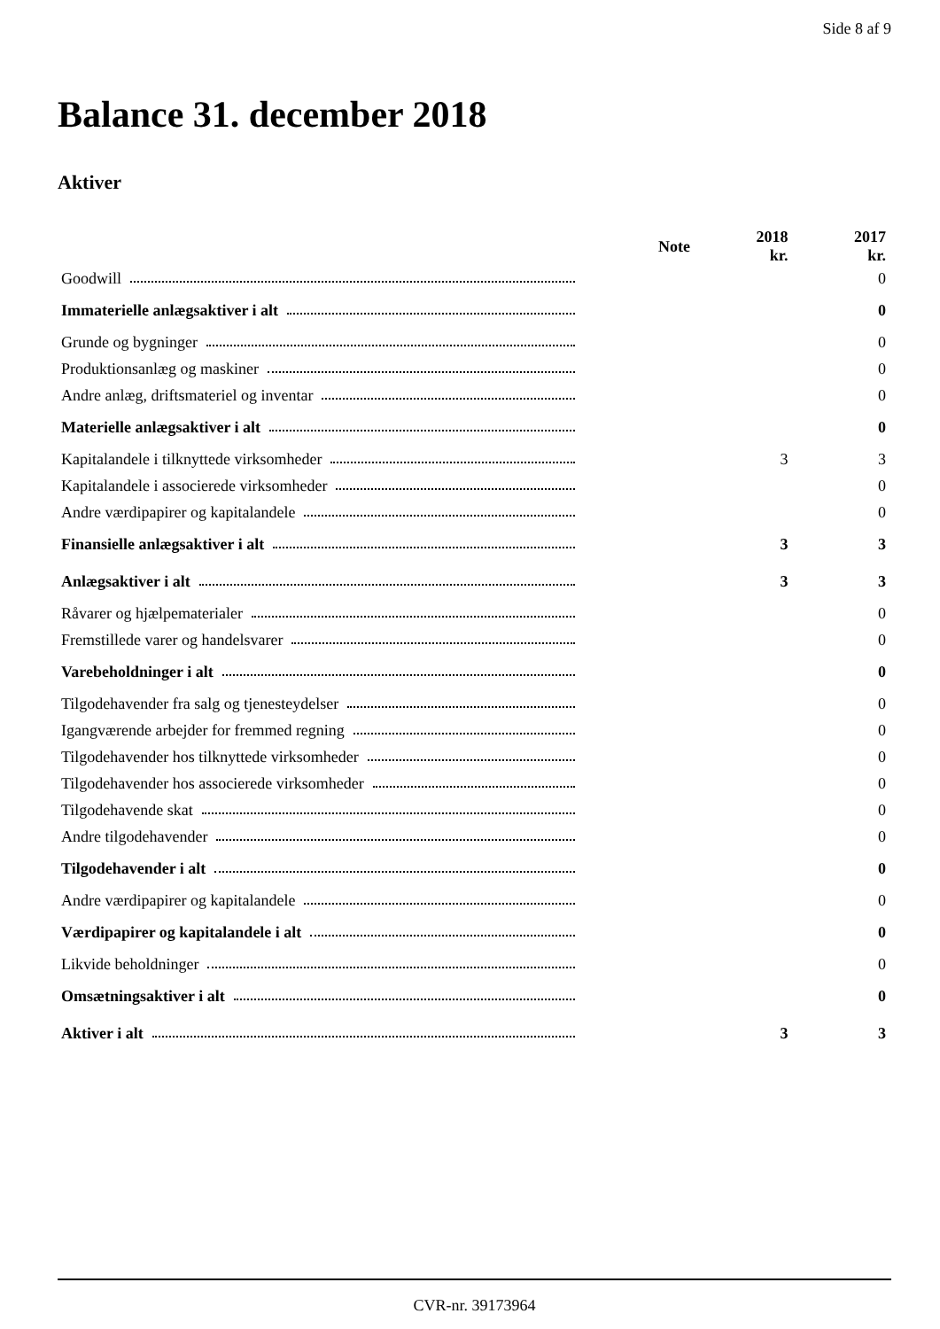Side 8 af 9
Balance 31. december 2018
Aktiver
| | Note | 2018 kr. | 2017 kr. |
| --- | --- | --- | --- |
| Goodwill | | | 0 |
| Immaterielle anlægsaktiver i alt | | | 0 |
| Grunde og bygninger | | | 0 |
| Produktionsanlæg og maskiner | | | 0 |
| Andre anlæg, driftsmateriel og inventar | | | 0 |
| Materielle anlægsaktiver i alt | | | 0 |
| Kapitalandele i tilknyttede virksomheder | | 3 | 3 |
| Kapitalandele i associerede virksomheder | | | 0 |
| Andre værdipapirer og kapitalandele | | | 0 |
| Finansielle anlægsaktiver i alt | | 3 | 3 |
| Anlægsaktiver i alt | | 3 | 3 |
| Råvarer og hjælpematerialer | | | 0 |
| Fremstillede varer og handelsvarer | | | 0 |
| Varebeholdninger i alt | | | 0 |
| Tilgodehavender fra salg og tjenesteydelser | | | 0 |
| Igangværende arbejder for fremmed regning | | | 0 |
| Tilgodehavender hos tilknyttede virksomheder | | | 0 |
| Tilgodehavender hos associerede virksomheder | | | 0 |
| Tilgodehavende skat | | | 0 |
| Andre tilgodehavender | | | 0 |
| Tilgodehavender i alt | | | 0 |
| Andre værdipapirer og kapitalandele | | | 0 |
| Værdipapirer og kapitalandele i alt | | | 0 |
| Likvide beholdninger | | | 0 |
| Omsætningsaktiver i alt | | | 0 |
| Aktiver i alt | | 3 | 3 |
CVR-nr. 39173964